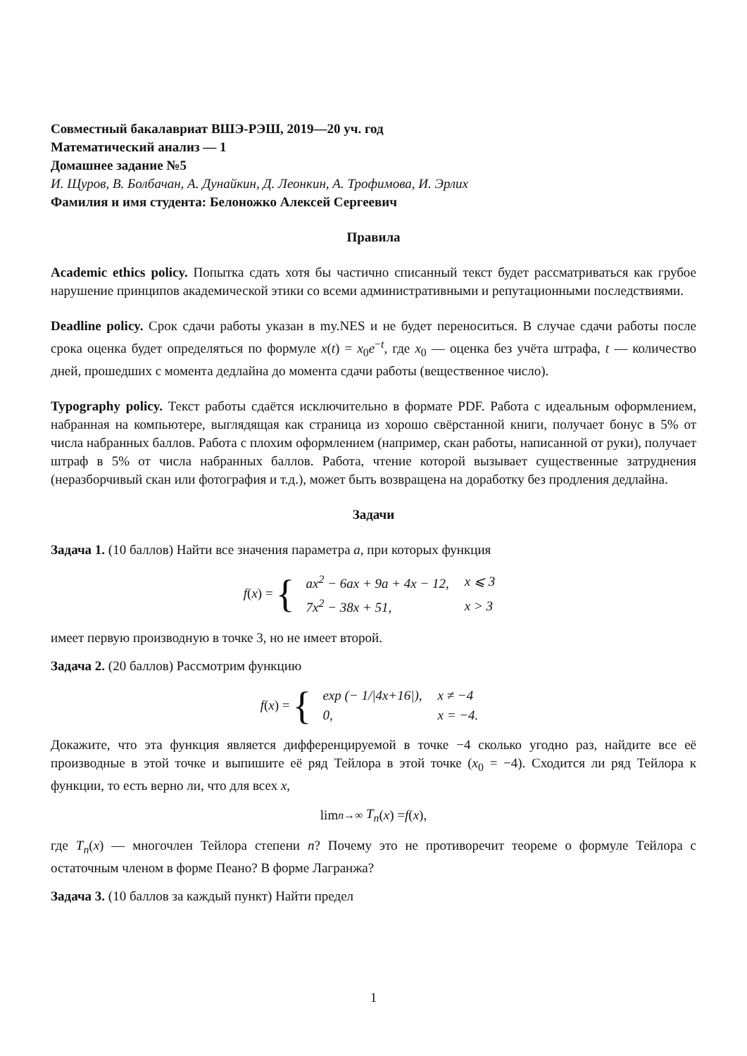Совместный бакалавриат ВШЭ-РЭШ, 2019—20 уч. год
Математический анализ — 1
Домашнее задание №5
И. Щуров, В. Болбачан, А. Дунайкин, Д. Леонкин, А. Трофимова, И. Эрлих
Фамилия и имя студента: Белоножко Алексей Сергеевич
Правила
Academic ethics policy. Попытка сдать хотя бы частично списанный текст будет рассматриваться как грубое нарушение принципов академической этики со всеми административными и репутационными последствиями.
Deadline policy. Срок сдачи работы указан в my.NES и не будет переноситься. В случае сдачи работы после срока оценка будет определяться по формуле x(t) = x<sub>0</sub>e<sup>−t</sup>, где x<sub>0</sub> — оценка без учёта штрафа, t — количество дней, прошедших с момента дедлайна до момента сдачи работы (вещественное число).
Typography policy. Текст работы сдаётся исключительно в формате PDF. Работа с идеальным оформлением, набранная на компьютере, выглядящая как страница из хорошо свёрстанной книги, получает бонус в 5% от числа набранных баллов. Работа с плохим оформлением (например, скан работы, написанной от руки), получает штраф в 5% от числа набранных баллов. Работа, чтение которой вызывает существенные затруднения (неразборчивый скан или фотография и т.д.), может быть возвращена на доработку без продления дедлайна.
Задачи
Задача 1. (10 баллов) Найти все значения параметра a, при которых функция
f (x) = {
| ax<sup>2</sup> − 6ax + 9a + 4x − 12, | x ⩽ 3 |
| 7x<sup>2</sup> − 38x + 51, | x > 3 |
имеет первую производную в точке 3, но не имеет второй.
Задача 2. (20 баллов) Рассмотрим функцию
f (x) = {
| exp (− 1//4x+16/), | x ≠ −4 |
| 0, | x = −4. |
Докажите, что эта функция является дифференцируемой в точке −4 сколько угодно раз, найдите все её производные в этой точке и выпишите её ряд Тейлора в этой точке (x<sub>0</sub> = −4). Сходится ли ряд Тейлора к функции, то есть верно ли, что для всех x,
lim<sub>n→∞</sub> T<sub>n</sub> (x) = f (x),
где T<sub>n</sub>(x) — многочлен Тейлора степени n? Почему это не противоречит теореме о формуле Тейлора с остаточным членом в форме Пеано? В форме Лагранжа?
Задача 3. (10 баллов за каждый пункт) Найти предел
1